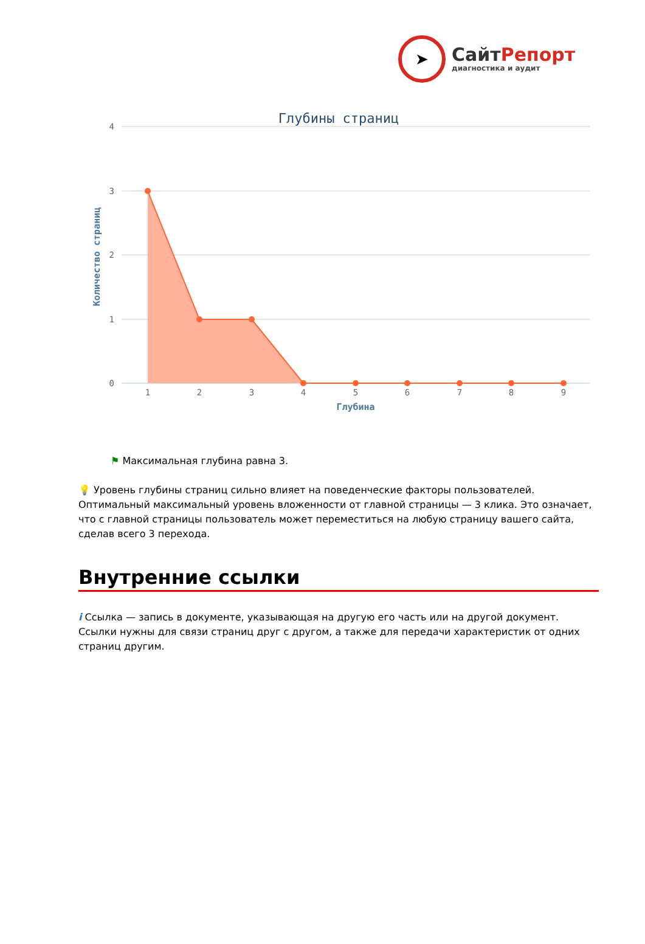➤
СайтРепорт
диагностика и аудит
Глубины страниц
4
3
2
1
0
Количество страниц
1
2
3
4
5
6
7
8
9
Глубина
⚑ Максимальная глубина равна 3.
💡 Уровень глубины страниц сильно влияет на поведенческие факторы пользователей. Оптимальный максимальный уровень вложенности от главной страницы — 3 клика. Это означает, что с главной страницы пользователь может переместиться на любую страницу вашего сайта, сделав всего 3 перехода.
Внутренние ссылки
i Ссылка — запись в документе, указывающая на другую его часть или на другой документ. Ссылки нужны для связи страниц друг с другом, а также для передачи характеристик от одних страниц другим.